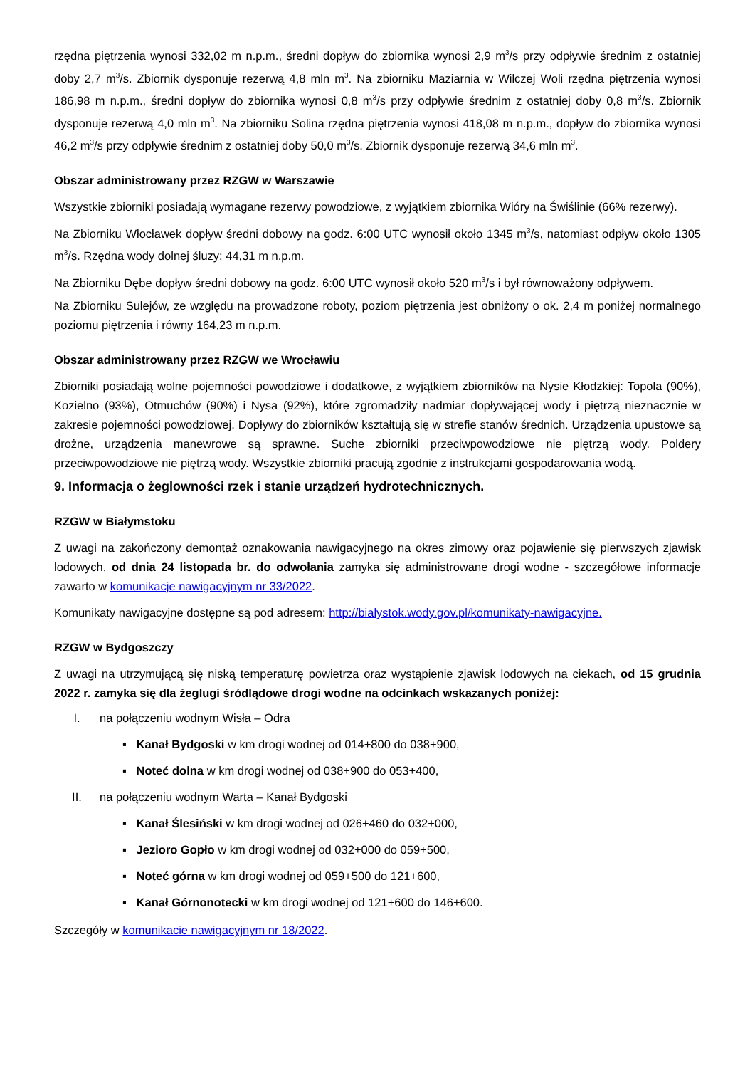rzędna piętrzenia wynosi 332,02 m n.p.m., średni dopływ do zbiornika wynosi 2,9 m<sup>3</sup>/s przy odpływie średnim z ostatniej doby 2,7 m<sup>3</sup>/s. Zbiornik dysponuje rezerwą 4,8 mln m<sup>3</sup>. Na zbiorniku Maziarnia w Wilczej Woli rzędna piętrzenia wynosi 186,98 m n.p.m., średni dopływ do zbiornika wynosi 0,8 m<sup>3</sup>/s przy odpływie średnim z ostatniej doby 0,8 m<sup>3</sup>/s. Zbiornik dysponuje rezerwą 4,0 mln m<sup>3</sup>. Na zbiorniku Solina rzędna piętrzenia wynosi 418,08 m n.p.m., dopływ do zbiornika wynosi 46,2 m<sup>3</sup>/s przy odpływie średnim z ostatniej doby 50,0 m<sup>3</sup>/s. Zbiornik dysponuje rezerwą 34,6 mln m<sup>3</sup>.
Obszar administrowany przez RZGW w Warszawie
Wszystkie zbiorniki posiadają wymagane rezerwy powodziowe, z wyjątkiem zbiornika Wióry na Świślinie (66% rezerwy).
Na Zbiorniku Włocławek dopływ średni dobowy na godz. 6:00 UTC wynosił około 1345 m<sup>3</sup>/s, natomiast odpływ około 1305 m<sup>3</sup>/s. Rzędna wody dolnej śluzy: 44,31 m n.p.m.
Na Zbiorniku Dębe dopływ średni dobowy na godz. 6:00 UTC wynosił około 520 m<sup>3</sup>/s i był równoważony odpływem.
Na Zbiorniku Sulejów, ze względu na prowadzone roboty, poziom piętrzenia jest obniżony o ok. 2,4 m poniżej normalnego poziomu piętrzenia i równy 164,23 m n.p.m.
Obszar administrowany przez RZGW we Wrocławiu
Zbiorniki posiadają wolne pojemności powodziowe i dodatkowe, z wyjątkiem zbiorników na Nysie Kłodzkiej: Topola (90%), Kozielno (93%), Otmuchów (90%) i Nysa (92%), które zgromadziły nadmiar dopływającej wody i piętrzą nieznacznie w zakresie pojemności powodziowej. Dopływy do zbiorników kształtują się w strefie stanów średnich. Urządzenia upustowe są drożne, urządzenia manewrowe są sprawne. Suche zbiorniki przeciwpowodziowe nie piętrzą wody. Poldery przeciwpowodziowe nie piętrzą wody. Wszystkie zbiorniki pracują zgodnie z instrukcjami gospodarowania wodą.
9. Informacja o żeglowności rzek i stanie urządzeń hydrotechnicznych.
RZGW w Białymstoku
Z uwagi na zakończony demontaż oznakowania nawigacyjnego na okres zimowy oraz pojawienie się pierwszych zjawisk lodowych, od dnia 24 listopada br. do odwołania zamyka się administrowane drogi wodne - szczegółowe informacje zawarto w komunikacje nawigacyjnym nr 33/2022.
Komunikaty nawigacyjne dostępne są pod adresem: http://bialystok.wody.gov.pl/komunikaty-nawigacyjne.
RZGW w Bydgoszczy
Z uwagi na utrzymującą się niską temperaturę powietrza oraz wystąpienie zjawisk lodowych na ciekach, od 15 grudnia 2022 r. zamyka się dla żeglugi śródlądowe drogi wodne na odcinkach wskazanych poniżej:
I. na połączeniu wodnym Wisła – Odra
▪ Kanał Bydgoski w km drogi wodnej od 014+800 do 038+900,
▪ Noteć dolna w km drogi wodnej od 038+900 do 053+400,
II. na połączeniu wodnym Warta – Kanał Bydgoski
▪ Kanał Ślesiński w km drogi wodnej od 026+460 do 032+000,
▪ Jezioro Gopło w km drogi wodnej od 032+000 do 059+500,
▪ Noteć górna w km drogi wodnej od 059+500 do 121+600,
▪ Kanał Górnonotecki w km drogi wodnej od 121+600 do 146+600.
Szczegóły w komunikacie nawigacyjnym nr 18/2022.